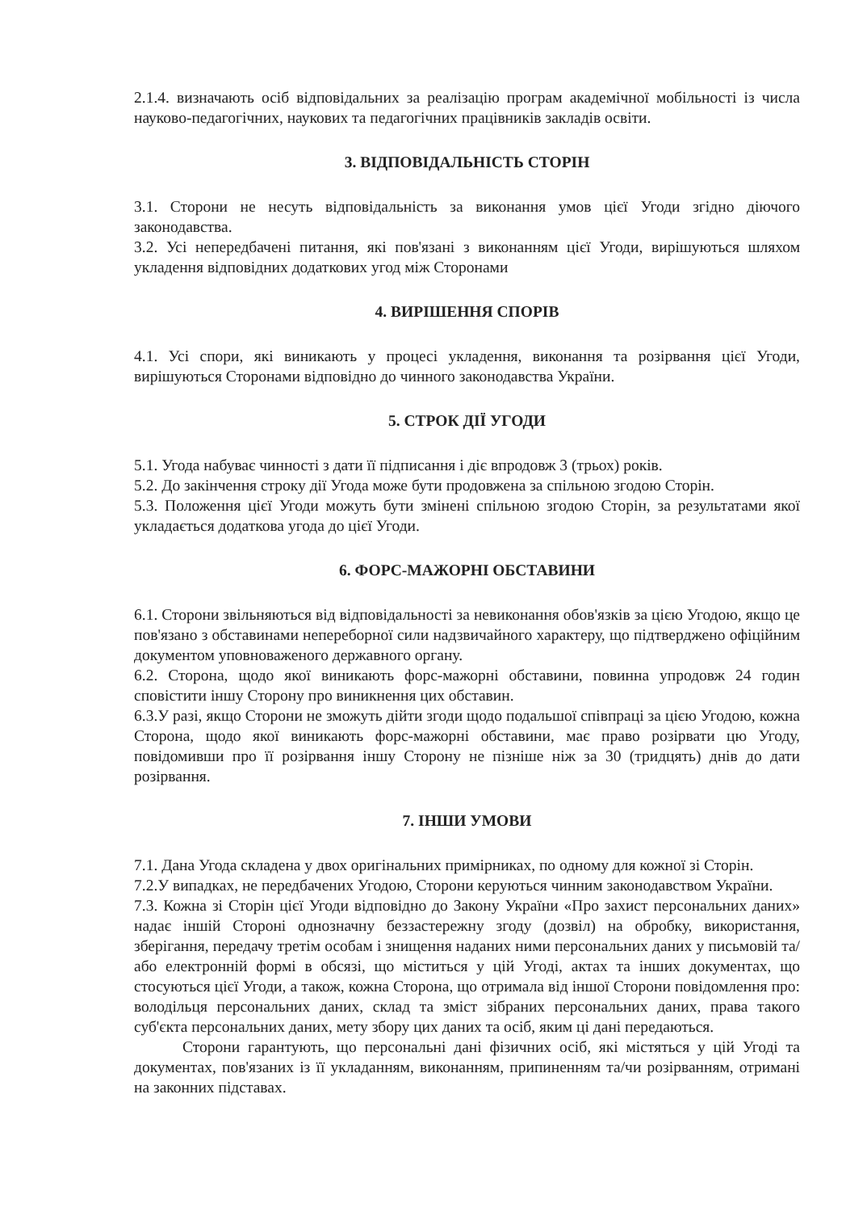2.1.4. визначають осіб відповідальних за реалізацію програм академічної мобільності із числа науково-педагогічних, наукових та педагогічних працівників закладів освіти.
3. ВІДПОВІДАЛЬНІСТЬ СТОРІН
3.1. Сторони не несуть відповідальність за виконання умов цієї Угоди згідно діючого законодавства.
3.2. Усі непередбачені питання, які пов'язані з виконанням цієї Угоди, вирішуються шляхом укладення відповідних додаткових угод між Сторонами
4. ВИРІШЕННЯ СПОРІВ
4.1. Усі спори, які виникають у процесі укладення, виконання та розірвання цієї Угоди, вирішуються Сторонами відповідно до чинного законодавства України.
5. СТРОК ДІЇ УГОДИ
5.1. Угода набуває чинності з дати її підписання і діє впродовж 3 (трьох) років.
5.2. До закінчення строку дії Угода може бути продовжена за спільною згодою Сторін.
5.3. Положення цієї Угоди можуть бути змінені спільною згодою Сторін, за результатами якої укладається додаткова угода до цієї Угоди.
6. ФОРС-МАЖОРНІ ОБСТАВИНИ
6.1. Сторони звільняються від відповідальності за невиконання обов'язків за цією Угодою, якщо це пов'язано з обставинами непереборної сили надзвичайного характеру, що підтверджено офіційним документом уповноваженого державного органу.
6.2. Сторона, щодо якої виникають форс-мажорні обставини, повинна упродовж 24 годин сповістити іншу Сторону про виникнення цих обставин.
6.3.У разі, якщо Сторони не зможуть дійти згоди щодо подальшої співпраці за цією Угодою, кожна Сторона, щодо якої виникають форс-мажорні обставини, має право розірвати цю Угоду, повідомивши про її розірвання іншу Сторону не пізніше ніж за 30 (тридцять) днів до дати розірвання.
7. ІНШИ УМОВИ
7.1. Дана Угода складена у двох оригінальних примірниках, по одному для кожної зі Сторін.
7.2.У випадках, не передбачених Угодою, Сторони керуються чинним законодавством України.
7.3. Кожна зі Сторін цієї Угоди відповідно до Закону України «Про захист персональних даних» надає іншій Стороні однозначну беззастережну згоду (дозвіл) на обробку, використання, зберігання, передачу третім особам і знищення наданих ними персональних даних у письмовій та/або електронній формі в обсязі, що міститься у цій Угоді, актах та інших документах, що стосуються цієї Угоди, а також, кожна Сторона, що отримала від іншої Сторони повідомлення про: володільця персональних даних, склад та зміст зібраних персональних даних, права такого суб'єкта персональних даних, мету збору цих даних та осіб, яким ці дані передаються.
Сторони гарантують, що персональні дані фізичних осіб, які містяться у цій Угоді та документах, пов'язаних із її укладанням, виконанням, припиненням та/чи розірванням, отримані на законних підставах.